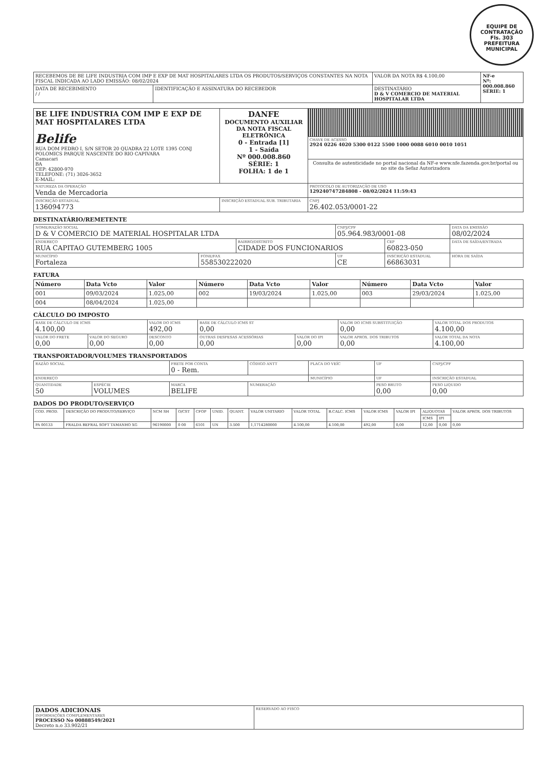EQUIPE DE CONTRATAÇÃO
Fls. 303
PREFEITURA MUNICIPAL
| RECEBEMOS DE BE LIFE INDUSTRIA COM IMP E EXP DE MAT HOSPITALARES LTDA OS PRODUTOS/SERVIÇOS CONSTANTES NA NOTA FISCAL INDICADA AO LADO EMISSÃO: 08/02/2024 | | VALOR DA NOTA R$ 4.100,00 | NF-e Nº: 000.008.860 SÉRIE: 1 |
| DATA DE RECEBIMENTO / / | IDENTIFICAÇÃO E ASSINATURA DO RECEBEDOR | DESTINATÁRIO D & V COMERCIO DE MATERIAL HOSPITALAR LTDA | |
| BE LIFE INDUSTRIA COM IMP E EXP DE MAT HOSPITALARES LTDA Belife RUA DOM PEDRO I, S/N SETOR 20 QUADRA 22 LOTE 1395 CONJ POLOMICS PARQUE NASCENTE DO RIO CAPIVARA Camacari BA CEP: 42800-970 TELEFONE: (71) 3026-3652 E-MAIL: | DANFE DOCUMENTO AUXILIAR DA NOTA FISCAL ELETRÔNICA 0 - Entrada [1] 1 - Saída Nº 000.008.860 SÉRIE: 1 FOLHA: 1 de 1 | |
| | | CHAVE DE ACESSO 2924 0226 4020 5300 0122 5500 1000 0088 6010 0010 1051 |
| | | Consulta de autenticidade no portal nacional da NF-e www.nfe.fazenda.gov.br/portal ou no site da Sefaz Autorizadora |
| NATUREZA DA OPERAÇÃO Venda de Mercadoria | | PROTOCOLO DE AUTORIZAÇÃO DE USO 129240747284808 - 08/02/2024 11:59:43 |
| INSCRIÇÃO ESTADUAL 136094773 | INSCRIÇÃO ESTADUAL SUB. TRIBUTARIA | CNPJ 26.402.053/0001-22 |
DESTINATÁRIO/REMETENTE
| NOME/RAZÃO SOCIAL D & V COMERCIO DE MATERIAL HOSPITALAR LTDA | | | CNPJ/CPF 05.964.983/0001-08 | | DATA DA EMISSÃO 08/02/2024 |
| ENDEREÇO RUA CAPITAO GUTEMBERG 1005 | | BAIRRO/DISTRITO CIDADE DOS FUNCIONARIOS | | CEP 60823-050 | DATA DE SAÍDA/ENTRADA |
| MUNICÍPIO Fortaleza | FONE/FAX 558530222020 | | UF CE | INSCRIÇÃO ESTADUAL 66863031 | HORA DE SAÍDA |
FATURA
| Número | Data Vcto | Valor | Número | Data Vcto | Valor | Número | Data Vcto | Valor |
| --- | --- | --- | --- | --- | --- | --- | --- | --- |
| 001 | 09/03/2024 | 1.025,00 | 002 | 19/03/2024 | 1.025,00 | 003 | 29/03/2024 | 1.025,00 |
| 004 | 08/04/2024 | 1.025,00 | | | | | | |
CÁLCULO DO IMPOSTO
| BASE DE CÁLCULO DE ICMS 4.100,00 | | VALOR DO ICMS 492,00 | BASE DE CÁLCULO ICMS ST 0,00 | | VALOR DO ICMS SUBSTITUIÇÃO 0,00 | VALOR TOTAL DOS PRODUTOS 4.100,00 |
| VALOR DO FRETE 0,00 | VALOR DO SEGURO 0,00 | DESCONTO 0,00 | OUTRAS DESPESAS ACESSÓRIAS 0,00 | VALOR DO IPI 0,00 | VALOR APROX. DOS TRIBUTOS 0,00 | VALOR TOTAL DA NOTA 4.100,00 |
TRANSPORTADOR/VOLUMES TRANSPORTADOS
| RAZÃO SOCIAL | | | FRETE POR CONTA 0 - Rem. | CÓDIGO ANTT | PLACA DO VEÍC | UF | CNPJ/CPF |
| ENDEREÇO | | | | | MUNICÍPIO | UF | INSCRIÇÃO ESTADUAL |
| QUANTIDADE 50 | ESPÉCIE VOLUMES | MARCA BELIFE | | NUMERAÇÃO | | PESO BRUTO 0,00 | PESO LIQUIDO 0,00 |
DADOS DO PRODUTO/SERVIÇO
| COD. PROD. | DESCRIÇÃO DO PRODUTO/SERVIÇO | NCM SH | O/CST | CFOP | UNID. | QUANT. | VALOR UNITARIO | VALOR TOTAL | B.CALC. ICMS | VALOR ICMS | VALOR IPI | ALIQUOTAS | | VALOR APROX. DOS TRIBUTOS |
| --- | --- | --- | --- | --- | --- | --- | --- | --- | --- | --- | --- | --- | --- | --- |
| | | | | | | | | | | | | ICMS | IPI | |
| PA 00133 | FRALDA BEFRAL SOFT TAMANHO XG | 96190000 | 0 00 | 6101 | UN | 3.500 | 1,1714280000 | 4.100,00 | 4.100,00 | 492,00 | 0,00 | 12,00 | 0,00 | 0,00 |
| DADOS ADICIONAIS INFORMAÇÕES COMPLEMENTARES PROCESSO No 00888549/2021 Decreto n.o 33.902/21 | RESERVADO AO FISCO |